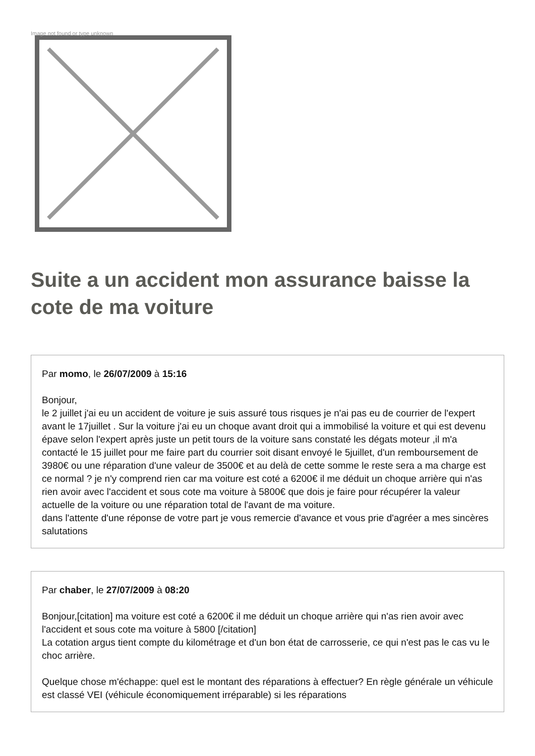Image not found or type unknown
Suite a un accident mon assurance baisse la cote de ma voiture
Par momo, le 26/07/2009 à 15:16
Bonjour,
le 2 juillet j'ai eu un accident de voiture je suis assuré tous risques je n'ai pas eu de courrier de l'expert avant le 17juillet . Sur la voiture j'ai eu un choque avant droit qui a immobilisé la voiture et qui est devenu épave selon l'expert après juste un petit tours de la voiture sans constaté les dégats moteur ,il m'a contacté le 15 juillet pour me faire part du courrier soit disant envoyé le 5juillet, d'un remboursement de 3980€ ou une réparation d'une valeur de 3500€ et au delà de cette somme le reste sera a ma charge est ce normal ? je n'y comprend rien car ma voiture est coté a 6200€ il me déduit un choque arrière qui n'as rien avoir avec l'accident et sous cote ma voiture à 5800€ que dois je faire pour récupérer la valeur actuelle de la voiture ou une réparation total de l'avant de ma voiture.
dans l'attente d'une réponse de votre part je vous remercie d'avance et vous prie d'agréer a mes sincères salutations
Par chaber, le 27/07/2009 à 08:20
Bonjour,[citation] ma voiture est coté a 6200€ il me déduit un choque arrière qui n'as rien avoir avec l'accident et sous cote ma voiture à 5800 [/citation]
La cotation argus tient compte du kilométrage et d'un bon état de carrosserie, ce qui n'est pas le cas vu le choc arrière.
Quelque chose m'échappe: quel est le montant des réparations à effectuer? En règle générale un véhicule est classé VEI (véhicule économiquement irréparable) si les réparations